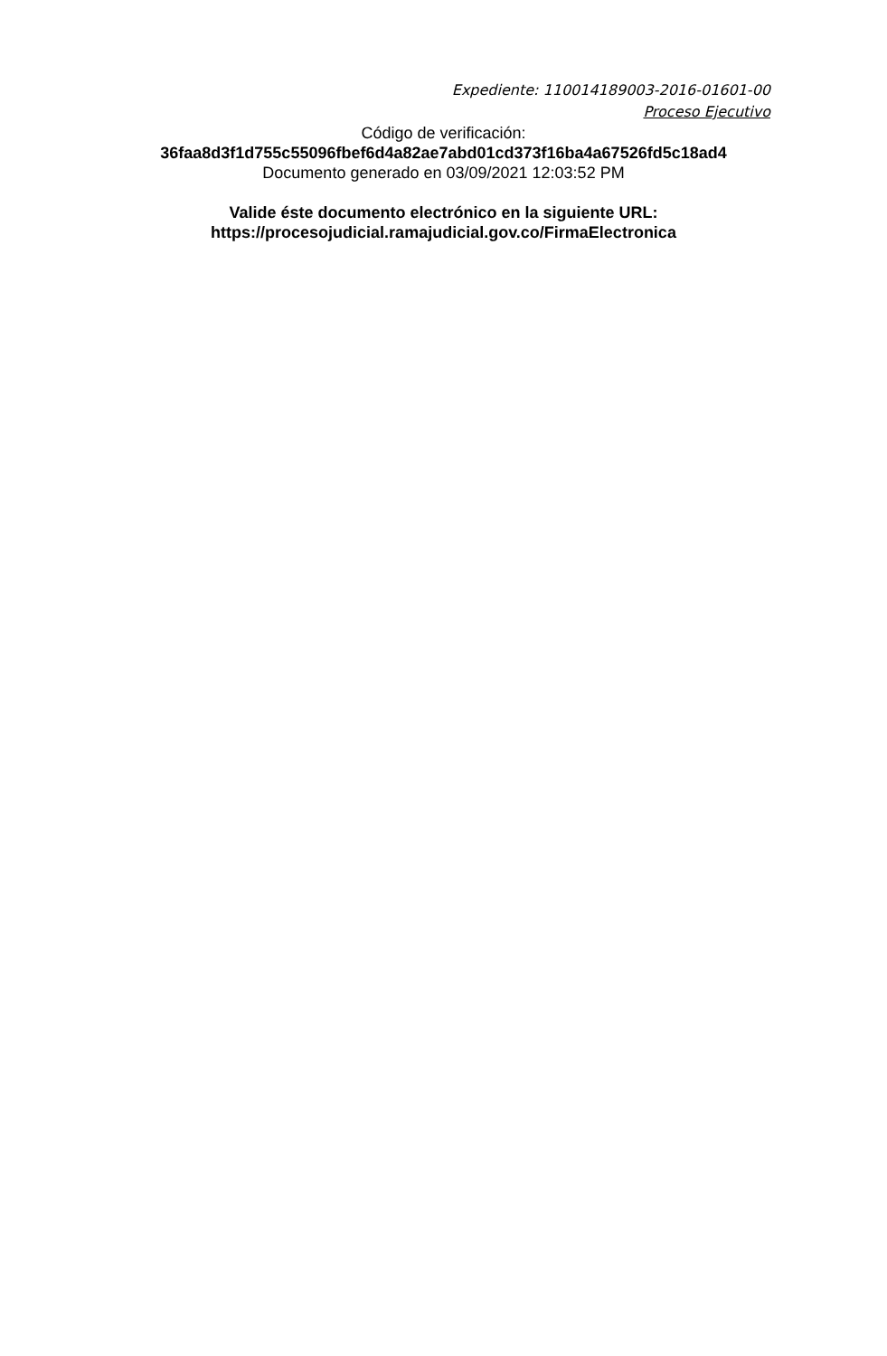Expediente: 110014189003-2016-01601-00
Proceso Ejecutivo
Código de verificación:
36faa8d3f1d755c55096fbef6d4a82ae7abd01cd373f16ba4a67526fd5c18ad4
Documento generado en 03/09/2021 12:03:52 PM
Valide éste documento electrónico en la siguiente URL:
https://procesojudicial.ramajudicial.gov.co/FirmaElectronica